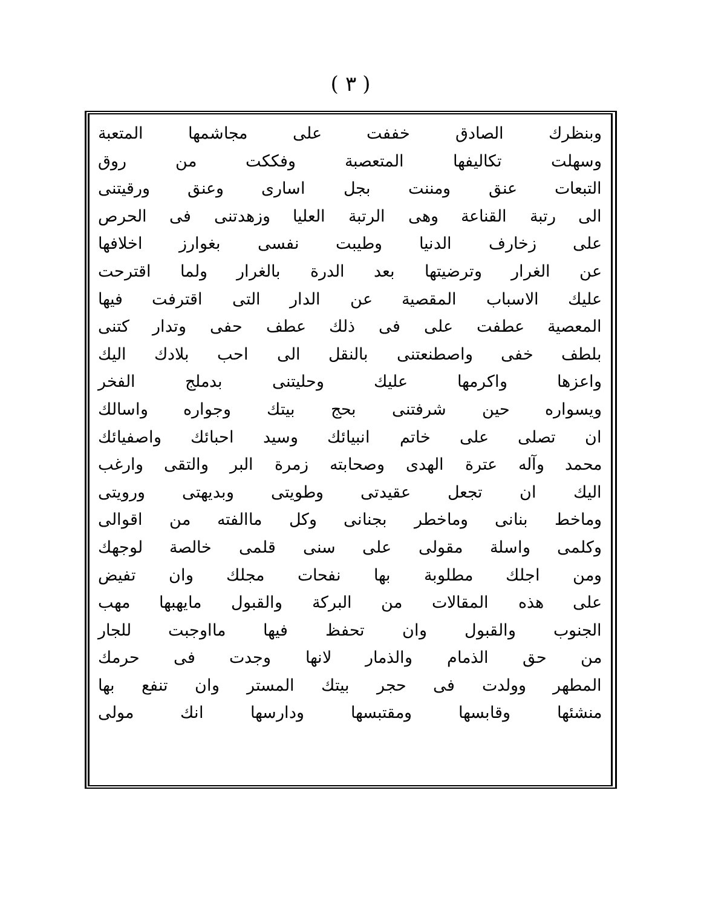( ٣ )
وبنظرك الصادق خففت على مجاشمها المتعبة
وسهلت تكاليفها المتعصبة وفككت من روق
التبعات عنق ومننت بجل اسارى وعنق ورقيتنى
الى رتبة القناعة وهى الرتبة العليا وزهدتنى فى الحرص
على زخارف الدنيا وطيبت نفسى بغوارز اخلافها
عن الغرار وترضيتها بعد الدرة بالغرار ولما اقترحت
عليك الاسباب المقصية عن الدار التى اقترفت فيها
المعصية عطفت على فى ذلك عطف حفى وتدار كتنى
بلطف خفى واصطنعتنى بالنقل الى احب بلادك اليك
واعزها واكرمها عليك وحليتنى بدملج الفخر
ويسواره حين شرفتنى بحج بيتك وجواره واسالك
ان تصلى على خاتم انبيائك وسيد احبائك واصفيائك
محمد وآله عترة الهدى وصحابته زمرة البر والتقى وارغب
اليك ان تجعل عقيدتى وطويتى وبديهتى ورويتى
وماخط بنانى وماخطر بجنانى وكل ماالفته من اقوالى
وكلمى واسلة مقولى على سنى قلمى خالصة لوجهك
ومن اجلك مطلوبة بها نفحات مجلك وان تفيض
على هذه المقالات من البركة والقبول مايهبها مهب
الجنوب والقبول وان تحفظ فيها مااوجبت للجار
من حق الذمام والذمار لانها وجدت فى حرمك
المطهر وولدت فى حجر بيتك المستر وان تنفع بها
منشئها وقابسها ومقتبسها ودارسها انك مولى